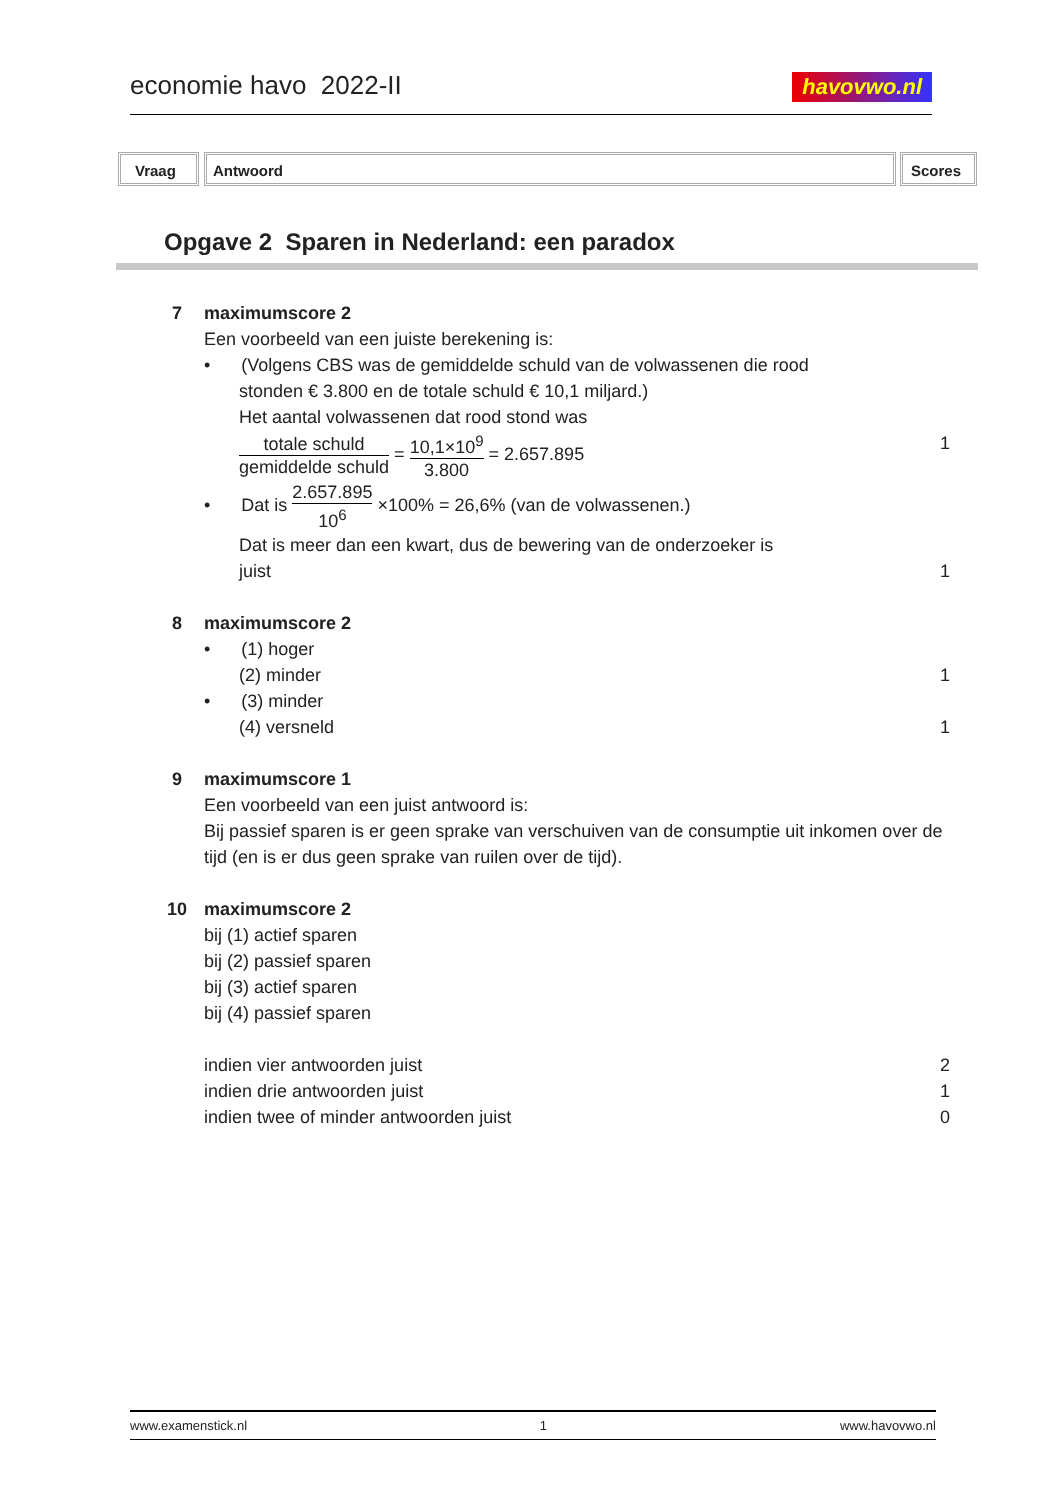economie havo 2022-II havovwo.nl
Vraag Antwoord Scores
Opgave 2 Sparen in Nederland: een paradox
7 maximumscore 2
Een voorbeeld van een juiste berekening is:
• (Volgens CBS was de gemiddelde schuld van de volwassenen die rood
stonden € 3.800 en de totale schuld € 10,1 miljard.)
Het aantal volwassenen dat rood stond was
totale schuld gemiddelde schuld = 10,1×10<sup>9</sup> 3.800 = 2.657.895
1
• Dat is 2.657.895 10<sup>6</sup> ×100% = 26,6% (van de volwassenen.)
Dat is meer dan een kwart, dus de bewering van de onderzoeker is
juist
1
8 maximumscore 2
• (1) hoger
(2) minder
1
• (3) minder
(4) versneld
1
9 maximumscore 1
Een voorbeeld van een juist antwoord is:
Bij passief sparen is er geen sprake van verschuiven van de consumptie uit inkomen over de tijd (en is er dus geen sprake van ruilen over de tijd).
10 maximumscore 2
bij (1) actief sparen
bij (2) passief sparen
bij (3) actief sparen
bij (4) passief sparen
indien vier antwoorden juist 2
indien drie antwoorden juist 1
indien twee of minder antwoorden juist
0
www.examenstick.nl 1 www.havovwo.nl